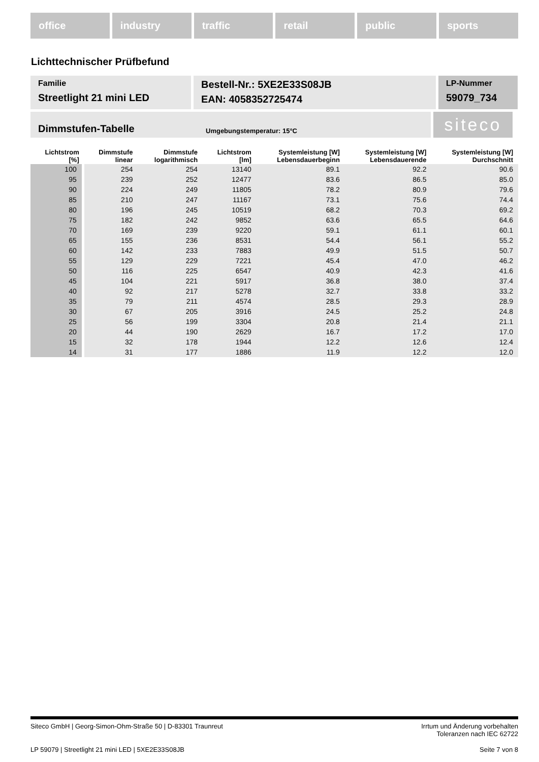office industry traffic retail public sports
Lichttechnischer Prüfbefund
Familie
Streetlight 21 mini LED
Bestell-Nr.: 5XE2E33S08JB
EAN: 4058352725474
LP-Nummer
59079_734
Dimmstufen-Tabelle Umgebungstemperatur: 15°C
siteco
| Lichtstrom [%] | Dimmstufe linear | Dimmstufe logarithmisch | Lichtstrom [lm] | Systemleistung [W] Lebensdauerbeginn | Systemleistung [W] Lebensdauerende | Systemleistung [W] Durchschnitt |
| --- | --- | --- | --- | --- | --- | --- |
| 100 | 254 | 254 | 13140 | 89.1 | 92.2 | 90.6 |
| 95 | 239 | 252 | 12477 | 83.6 | 86.5 | 85.0 |
| 90 | 224 | 249 | 11805 | 78.2 | 80.9 | 79.6 |
| 85 | 210 | 247 | 11167 | 73.1 | 75.6 | 74.4 |
| 80 | 196 | 245 | 10519 | 68.2 | 70.3 | 69.2 |
| 75 | 182 | 242 | 9852 | 63.6 | 65.5 | 64.6 |
| 70 | 169 | 239 | 9220 | 59.1 | 61.1 | 60.1 |
| 65 | 155 | 236 | 8531 | 54.4 | 56.1 | 55.2 |
| 60 | 142 | 233 | 7883 | 49.9 | 51.5 | 50.7 |
| 55 | 129 | 229 | 7221 | 45.4 | 47.0 | 46.2 |
| 50 | 116 | 225 | 6547 | 40.9 | 42.3 | 41.6 |
| 45 | 104 | 221 | 5917 | 36.8 | 38.0 | 37.4 |
| 40 | 92 | 217 | 5278 | 32.7 | 33.8 | 33.2 |
| 35 | 79 | 211 | 4574 | 28.5 | 29.3 | 28.9 |
| 30 | 67 | 205 | 3916 | 24.5 | 25.2 | 24.8 |
| 25 | 56 | 199 | 3304 | 20.8 | 21.4 | 21.1 |
| 20 | 44 | 190 | 2629 | 16.7 | 17.2 | 17.0 |
| 15 | 32 | 178 | 1944 | 12.2 | 12.6 | 12.4 |
| 14 | 31 | 177 | 1886 | 11.9 | 12.2 | 12.0 |
Siteco GmbH | Georg-Simon-Ohm-Straße 50 | D-83301 Traunreut Irrtum und Änderung vorbehalten
Toleranzen nach IEC 62722
LP 59079 | Streetlight 21 mini LED | 5XE2E33S08JB Seite 7 von 8